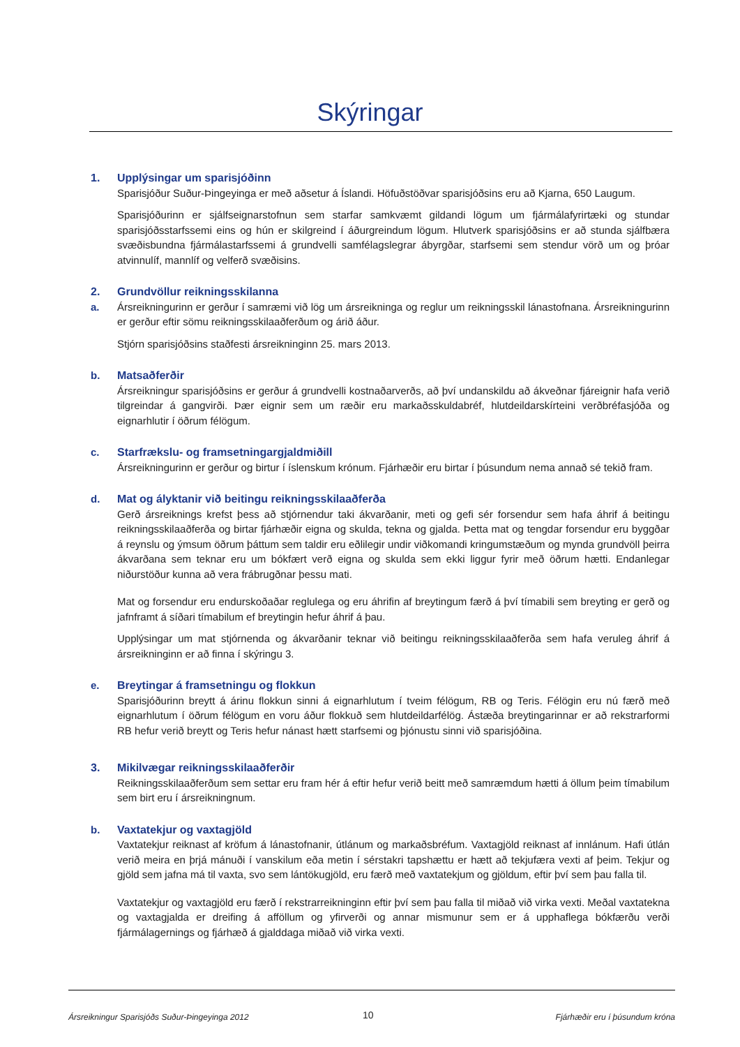Skýringar
1. Upplýsingar um sparisjóðinn
Sparisjóður Suður-Þingeyinga er með aðsetur á Íslandi. Höfuðstöðvar sparisjóðsins eru að Kjarna, 650 Laugum.
Sparisjóðurinn er sjálfseignarstofnun sem starfar samkvæmt gildandi lögum um fjármálafyrirtæki og stundar sparisjóðsstarfssemi eins og hún er skilgreind í áðurgreindum lögum. Hlutverk sparisjóðsins er að stunda sjálfbæra svæðisbundna fjármálastarfssemi á grundvelli samfélagslegrar ábyrgðar, starfsemi sem stendur vörð um og þróar atvinnulíf, mannlíf og velferð svæðisins.
2. Grundvöllur reikningsskilanna
a. Ársreikningurinn er gerður í samræmi við lög um ársreikninga og reglur um reikningsskil lánastofnana. Ársreikningurinn er gerður eftir sömu reikningsskilaaðferðum og árið áður.
Stjórn sparisjóðsins staðfesti ársreikninginn 25. mars 2013.
b. Matsaðferðir
Ársreikningur sparisjóðsins er gerður á grundvelli kostnaðarverðs, að því undanskildu að ákveðnar fjáreignir hafa verið tilgreindar á gangvirði. Þær eignir sem um ræðir eru markaðsskuldabréf, hlutdeildarskírteini verðbréfasjóða og eignarhlutir í öðrum félögum.
c. Starfrækslu- og framsetningargjaldmiðill
Ársreikningurinn er gerður og birtur í íslenskum krónum. Fjárhæðir eru birtar í þúsundum nema annað sé tekið fram.
d. Mat og ályktanir við beitingu reikningsskilaaðferða
Gerð ársreiknings krefst þess að stjórnendur taki ákvarðanir, meti og gefi sér forsendur sem hafa áhrif á beitingu reikningsskilaaðferða og birtar fjárhæðir eigna og skulda, tekna og gjalda. Þetta mat og tengdar forsendur eru byggðar á reynslu og ýmsum öðrum þáttum sem taldir eru eðlilegir undir viðkomandi kringumstæðum og mynda grundvöll þeirra ákvarðana sem teknar eru um bókfært verð eigna og skulda sem ekki liggur fyrir með öðrum hætti. Endanlegar niðurstöður kunna að vera frábrugðnar þessu mati.
Mat og forsendur eru endurskoðaðar reglulega og eru áhrifin af breytingum færð á því tímabili sem breyting er gerð og jafnframt á síðari tímabilum ef breytingin hefur áhrif á þau.
Upplýsingar um mat stjórnenda og ákvarðanir teknar við beitingu reikningsskilaaðferða sem hafa veruleg áhrif á ársreikninginn er að finna í skýringu 3.
e. Breytingar á framsetningu og flokkun
Sparisjóðurinn breytt á árinu flokkun sinni á eignarhlutum í tveim félögum, RB og Teris. Félögin eru nú færð með eignarhlutum í öðrum félögum en voru áður flokkuð sem hlutdeildarfélög. Ástæða breytingarinnar er að rekstrarformi RB hefur verið breytt og Teris hefur nánast hætt starfsemi og þjónustu sinni við sparisjóðina.
3. Mikilvægar reikningsskilaaðferðir
Reikningsskilaaðferðum sem settar eru fram hér á eftir hefur verið beitt með samræmdum hætti á öllum þeim tímabilum sem birt eru í ársreikningnum.
b. Vaxtatekjur og vaxtagjöld
Vaxtatekjur reiknast af kröfum á lánastofnanir, útlánum og markaðsbréfum. Vaxtagjöld reiknast af innlánum. Hafi útlán verið meira en þrjá mánuði í vanskilum eða metin í sérstakri tapshættu er hætt að tekjufæra vexti af þeim. Tekjur og gjöld sem jafna má til vaxta, svo sem lántökugjöld, eru færð með vaxtatekjum og gjöldum, eftir því sem þau falla til.
Vaxtatekjur og vaxtagjöld eru færð í rekstrarreikninginn eftir því sem þau falla til miðað við virka vexti. Meðal vaxtatekna og vaxtagjalda er dreifing á afföllum og yfirverði og annar mismunur sem er á upphaflega bókfærðu verði fjármálagernings og fjárhæð á gjalddaga miðað við virka vexti.
Ársreikningur Sparisjóðs Suður-Þingeyinga 2012
10 Fjárhæðir eru í þúsundum króna